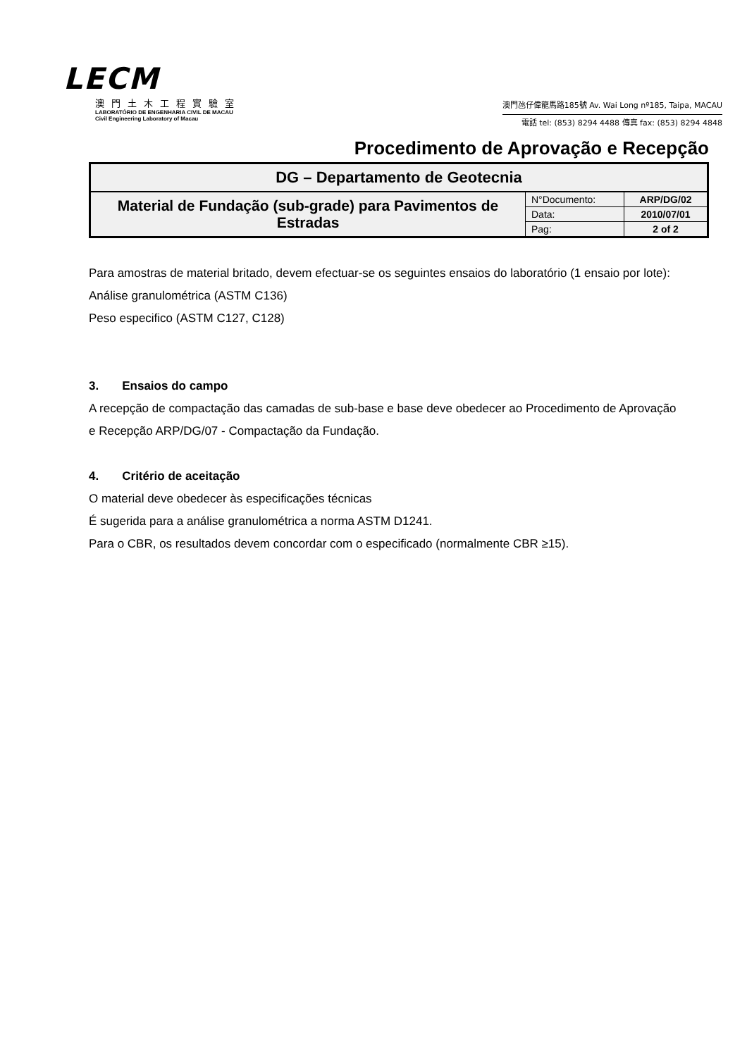LECM
澳門土木工程實驗室
LABORATÓRIO DE ENGENHARIA CIVIL DE MACAU
Civil Engineering Laboratory of Macau
澳門氹仔偉龍馬路185號 Av. Wai Long nº185, Taipa, MACAU
電話 tel: (853) 8294 4488 傳真 fax: (853) 8294 4848
Procedimento de Aprovação e Recepção
| DG – Departamento de Geotecnia | | |
| Material de Fundação (sub-grade) para Pavimentos de Estradas | N°Documento: | ARP/DG/02 |
| | Data: | 2010/07/01 |
| | Pag: | 2 of 2 |
Para amostras de material britado, devem efectuar-se os seguintes ensaios do laboratório (1 ensaio por lote):
Análise granulométrica (ASTM C136)
Peso especifico (ASTM C127, C128)
3. Ensaios do campo
A recepção de compactação das camadas de sub-base e base deve obedecer ao Procedimento de Aprovação e Recepção ARP/DG/07 - Compactação da Fundação.
4. Critério de aceitação
O material deve obedecer às especificações técnicas
É sugerida para a análise granulométrica a norma ASTM D1241.
Para o CBR, os resultados devem concordar com o especificado (normalmente CBR ≥15).